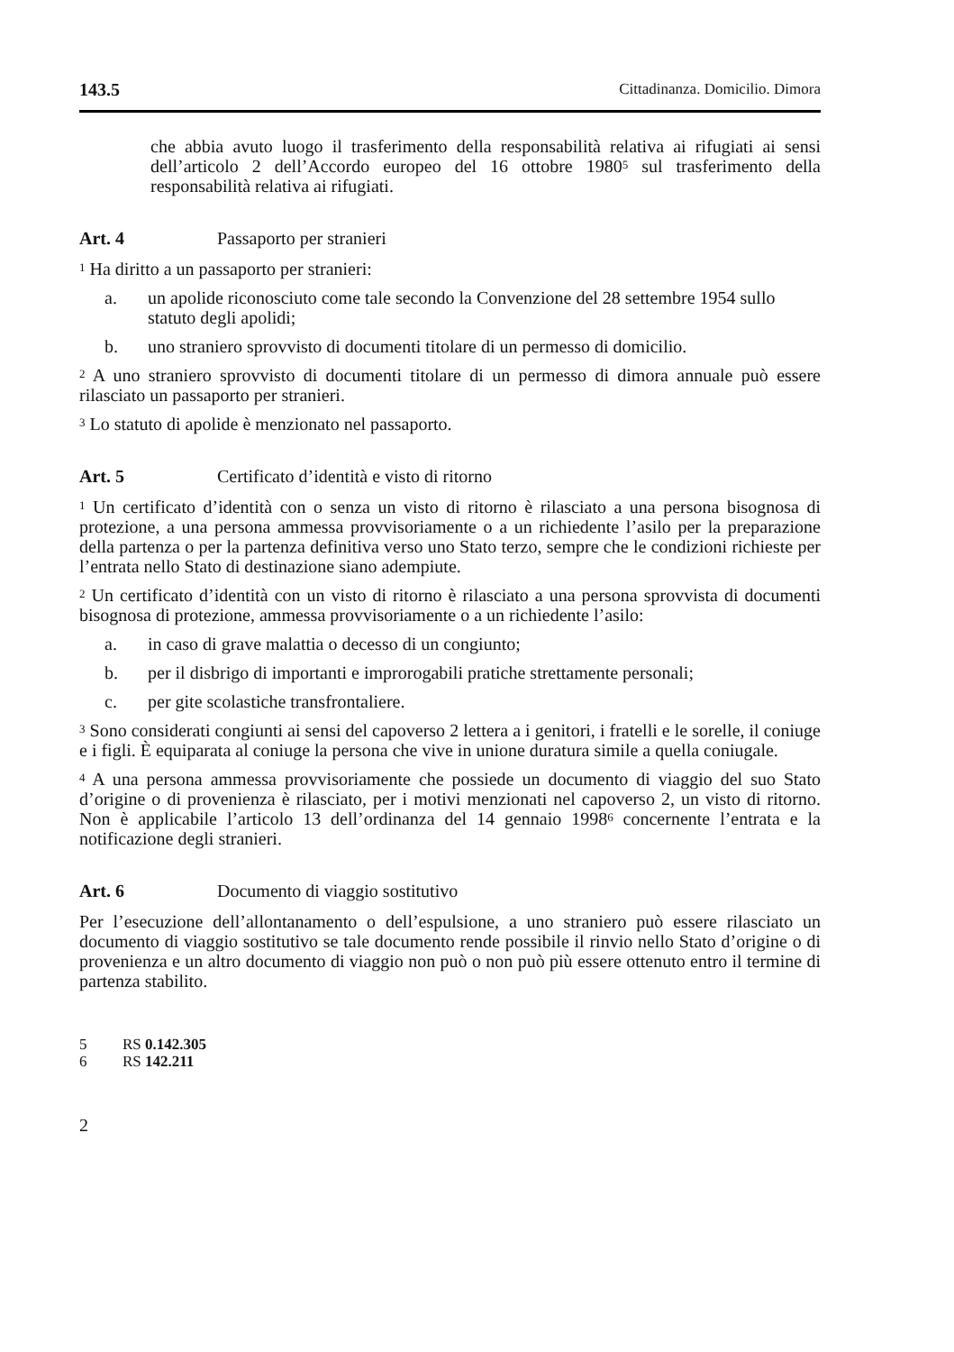143.5 Cittadinanza. Domicilio. Dimora
che abbia avuto luogo il trasferimento della responsabilità relativa ai rifugiati ai sensi dell’articolo 2 dell’Accordo europeo del 16 ottobre 1980<sup>5</sup> sul trasferimento della responsabilità relativa ai rifugiati.
Art. 4 Passaporto per stranieri
<sup>1</sup> Ha diritto a un passaporto per stranieri:
a. un apolide riconosciuto come tale secondo la Convenzione del 28 settembre 1954 sullo statuto degli apolidi;
b. uno straniero sprovvisto di documenti titolare di un permesso di domicilio.
<sup>2</sup> A uno straniero sprovvisto di documenti titolare di un permesso di dimora annuale può essere rilasciato un passaporto per stranieri.
<sup>3</sup> Lo statuto di apolide è menzionato nel passaporto.
Art. 5 Certificato d’identità e visto di ritorno
<sup>1</sup> Un certificato d’identità con o senza un visto di ritorno è rilasciato a una persona bisognosa di protezione, a una persona ammessa provvisoriamente o a un richiedente l’asilo per la preparazione della partenza o per la partenza definitiva verso uno Stato terzo, sempre che le condizioni richieste per l’entrata nello Stato di destinazione siano adempiute.
<sup>2</sup> Un certificato d’identità con un visto di ritorno è rilasciato a una persona sprovvista di documenti bisognosa di protezione, ammessa provvisoriamente o a un richiedente l’asilo:
a. in caso di grave malattia o decesso di un congiunto;
b. per il disbrigo di importanti e improrogabili pratiche strettamente personali;
c. per gite scolastiche transfrontaliere.
<sup>3</sup> Sono considerati congiunti ai sensi del capoverso 2 lettera a i genitori, i fratelli e le sorelle, il coniuge e i figli. È equiparata al coniuge la persona che vive in unione duratura simile a quella coniugale.
<sup>4</sup> A una persona ammessa provvisoriamente che possiede un documento di viaggio del suo Stato d’origine o di provenienza è rilasciato, per i motivi menzionati nel capoverso 2, un visto di ritorno. Non è applicabile l’articolo 13 dell’ordinanza del 14 gennaio 1998<sup>6</sup> concernente l’entrata e la notificazione degli stranieri.
Art. 6 Documento di viaggio sostitutivo
Per l’esecuzione dell’allontanamento o dell’espulsione, a uno straniero può essere rilasciato un documento di viaggio sostitutivo se tale documento rende possibile il rinvio nello Stato d’origine o di provenienza e un altro documento di viaggio non può o non può più essere ottenuto entro il termine di partenza stabilito.
5 RS 0.142.305
6 RS 142.211
2